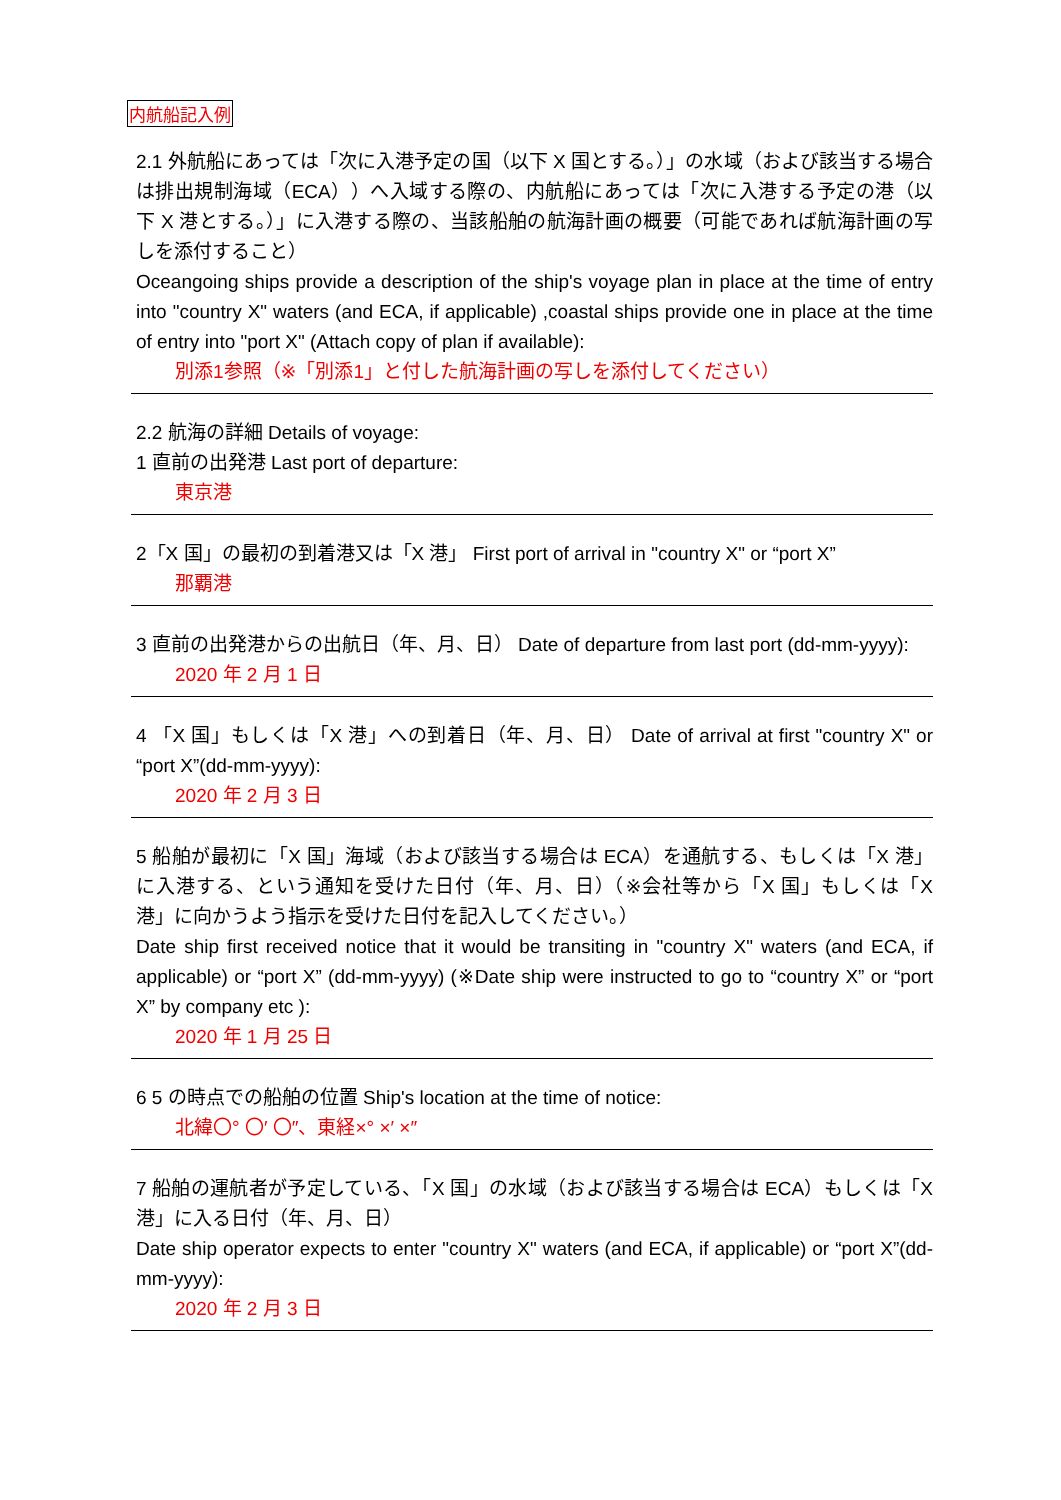内航船記入例
2.1 外航船にあっては「次に入港予定の国（以下 X 国とする。）」の水域（および該当する場合は排出規制海域（ECA））へ入域する際の、内航船にあっては「次に入港する予定の港（以下 X 港とする。）」に入港する際の、当該船舶の航海計画の概要（可能であれば航海計画の写しを添付すること）
Oceangoing ships provide a description of the ship's voyage plan in place at the time of entry into "country X" waters (and ECA, if applicable) ,coastal ships provide one in place at the time of entry into "port X" (Attach copy of plan if available):
別添1参照（※「別添1」と付した航海計画の写しを添付してください）
2.2 航海の詳細 Details of voyage:
1 直前の出発港 Last port of departure:
東京港
2「X 国」の最初の到着港又は「X 港」 First port of arrival in "country X" or “port X”
那覇港
3 直前の出発港からの出航日（年、月、日） Date of departure from last port (dd-mm-yyyy):
2020 年 2 月 1 日
4 「X 国」もしくは「X 港」への到着日（年、月、日） Date of arrival at first "country X" or “port X”(dd-mm-yyyy):
2020 年 2 月 3 日
5 船舶が最初に「X 国」海域（および該当する場合は ECA）を通航する、もしくは「X 港」に入港する、という通知を受けた日付（年、月、日）（※会社等から「X 国」もしくは「X 港」に向かうよう指示を受けた日付を記入してください。）
Date ship first received notice that it would be transiting in "country X" waters (and ECA, if applicable) or “port X” (dd-mm-yyyy) (※Date ship were instructed to go to “country X” or “port X” by company etc ):
2020 年 1 月 25 日
6 5 の時点での船舶の位置 Ship's location at the time of notice:
北緯〇° 〇′ 〇″、東経×° ×′ ×″
7 船舶の運航者が予定している、「X 国」の水域（および該当する場合は ECA）もしくは「X 港」に入る日付（年、月、日）
Date ship operator expects to enter "country X" waters (and ECA, if applicable) or “port X”(dd-mm-yyyy):
2020 年 2 月 3 日